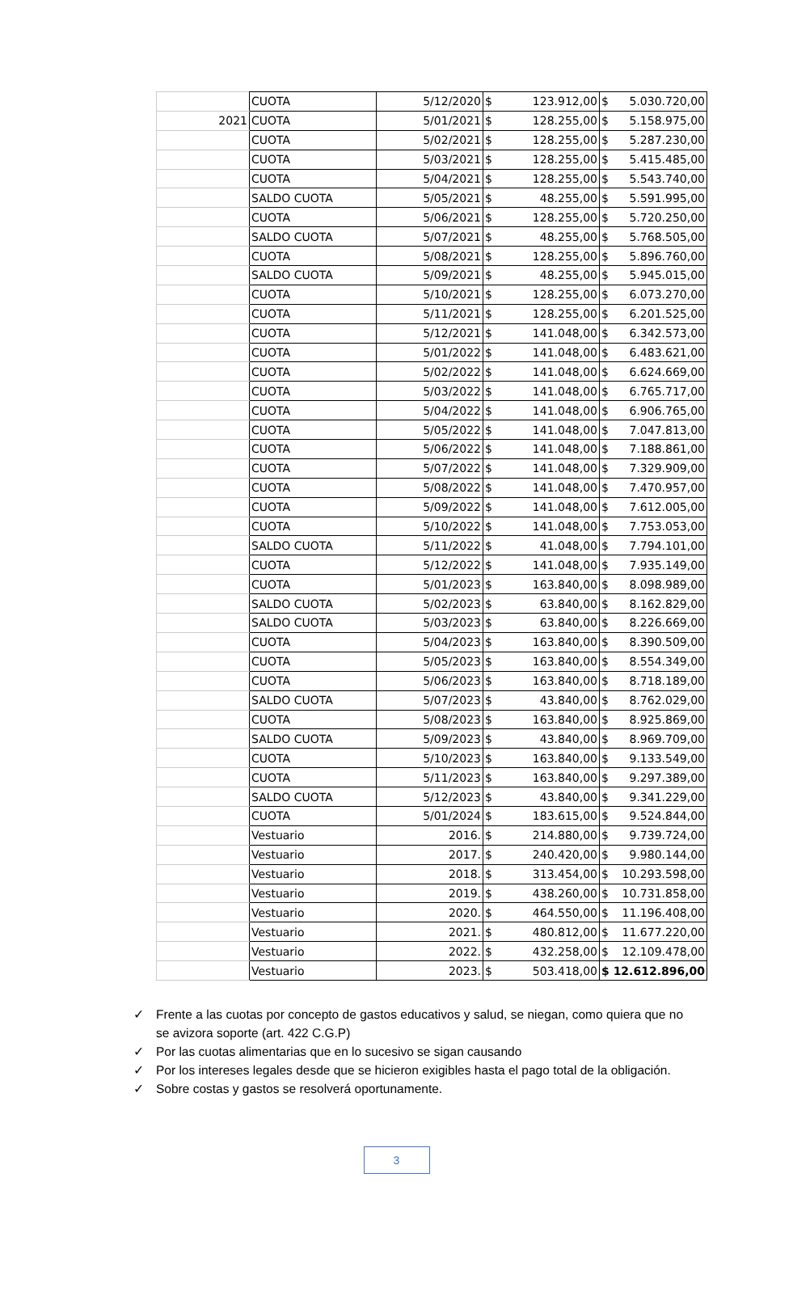| | CUOTA | 5/12/2020 | $ | 123.912,00 | $ | 5.030.720,00 |
| 2021 | CUOTA | 5/01/2021 | $ | 128.255,00 | $ | 5.158.975,00 |
| | CUOTA | 5/02/2021 | $ | 128.255,00 | $ | 5.287.230,00 |
| | CUOTA | 5/03/2021 | $ | 128.255,00 | $ | 5.415.485,00 |
| | CUOTA | 5/04/2021 | $ | 128.255,00 | $ | 5.543.740,00 |
| | SALDO CUOTA | 5/05/2021 | $ | 48.255,00 | $ | 5.591.995,00 |
| | CUOTA | 5/06/2021 | $ | 128.255,00 | $ | 5.720.250,00 |
| | SALDO CUOTA | 5/07/2021 | $ | 48.255,00 | $ | 5.768.505,00 |
| | CUOTA | 5/08/2021 | $ | 128.255,00 | $ | 5.896.760,00 |
| | SALDO CUOTA | 5/09/2021 | $ | 48.255,00 | $ | 5.945.015,00 |
| | CUOTA | 5/10/2021 | $ | 128.255,00 | $ | 6.073.270,00 |
| | CUOTA | 5/11/2021 | $ | 128.255,00 | $ | 6.201.525,00 |
| | CUOTA | 5/12/2021 | $ | 141.048,00 | $ | 6.342.573,00 |
| | CUOTA | 5/01/2022 | $ | 141.048,00 | $ | 6.483.621,00 |
| | CUOTA | 5/02/2022 | $ | 141.048,00 | $ | 6.624.669,00 |
| | CUOTA | 5/03/2022 | $ | 141.048,00 | $ | 6.765.717,00 |
| | CUOTA | 5/04/2022 | $ | 141.048,00 | $ | 6.906.765,00 |
| | CUOTA | 5/05/2022 | $ | 141.048,00 | $ | 7.047.813,00 |
| | CUOTA | 5/06/2022 | $ | 141.048,00 | $ | 7.188.861,00 |
| | CUOTA | 5/07/2022 | $ | 141.048,00 | $ | 7.329.909,00 |
| | CUOTA | 5/08/2022 | $ | 141.048,00 | $ | 7.470.957,00 |
| | CUOTA | 5/09/2022 | $ | 141.048,00 | $ | 7.612.005,00 |
| | CUOTA | 5/10/2022 | $ | 141.048,00 | $ | 7.753.053,00 |
| | SALDO CUOTA | 5/11/2022 | $ | 41.048,00 | $ | 7.794.101,00 |
| | CUOTA | 5/12/2022 | $ | 141.048,00 | $ | 7.935.149,00 |
| | CUOTA | 5/01/2023 | $ | 163.840,00 | $ | 8.098.989,00 |
| | SALDO CUOTA | 5/02/2023 | $ | 63.840,00 | $ | 8.162.829,00 |
| | SALDO CUOTA | 5/03/2023 | $ | 63.840,00 | $ | 8.226.669,00 |
| | CUOTA | 5/04/2023 | $ | 163.840,00 | $ | 8.390.509,00 |
| | CUOTA | 5/05/2023 | $ | 163.840,00 | $ | 8.554.349,00 |
| | CUOTA | 5/06/2023 | $ | 163.840,00 | $ | 8.718.189,00 |
| | SALDO CUOTA | 5/07/2023 | $ | 43.840,00 | $ | 8.762.029,00 |
| | CUOTA | 5/08/2023 | $ | 163.840,00 | $ | 8.925.869,00 |
| | SALDO CUOTA | 5/09/2023 | $ | 43.840,00 | $ | 8.969.709,00 |
| | CUOTA | 5/10/2023 | $ | 163.840,00 | $ | 9.133.549,00 |
| | CUOTA | 5/11/2023 | $ | 163.840,00 | $ | 9.297.389,00 |
| | SALDO CUOTA | 5/12/2023 | $ | 43.840,00 | $ | 9.341.229,00 |
| | CUOTA | 5/01/2024 | $ | 183.615,00 | $ | 9.524.844,00 |
| | Vestuario | 2016. | $ | 214.880,00 | $ | 9.739.724,00 |
| | Vestuario | 2017. | $ | 240.420,00 | $ | 9.980.144,00 |
| | Vestuario | 2018. | $ | 313.454,00 | $ | 10.293.598,00 |
| | Vestuario | 2019. | $ | 438.260,00 | $ | 10.731.858,00 |
| | Vestuario | 2020. | $ | 464.550,00 | $ | 11.196.408,00 |
| | Vestuario | 2021. | $ | 480.812,00 | $ | 11.677.220,00 |
| | Vestuario | 2022. | $ | 432.258,00 | $ | 12.109.478,00 |
| | Vestuario | 2023. | $ | 503.418,00 | $ | 12.612.896,00 |
✓ Frente a las cuotas por concepto de gastos educativos y salud, se niegan, como quiera que no se avizora soporte (art. 422 C.G.P)
✓ Por las cuotas alimentarias que en lo sucesivo se sigan causando
✓ Por los intereses legales desde que se hicieron exigibles hasta el pago total de la obligación.
✓ Sobre costas y gastos se resolverá oportunamente.
3